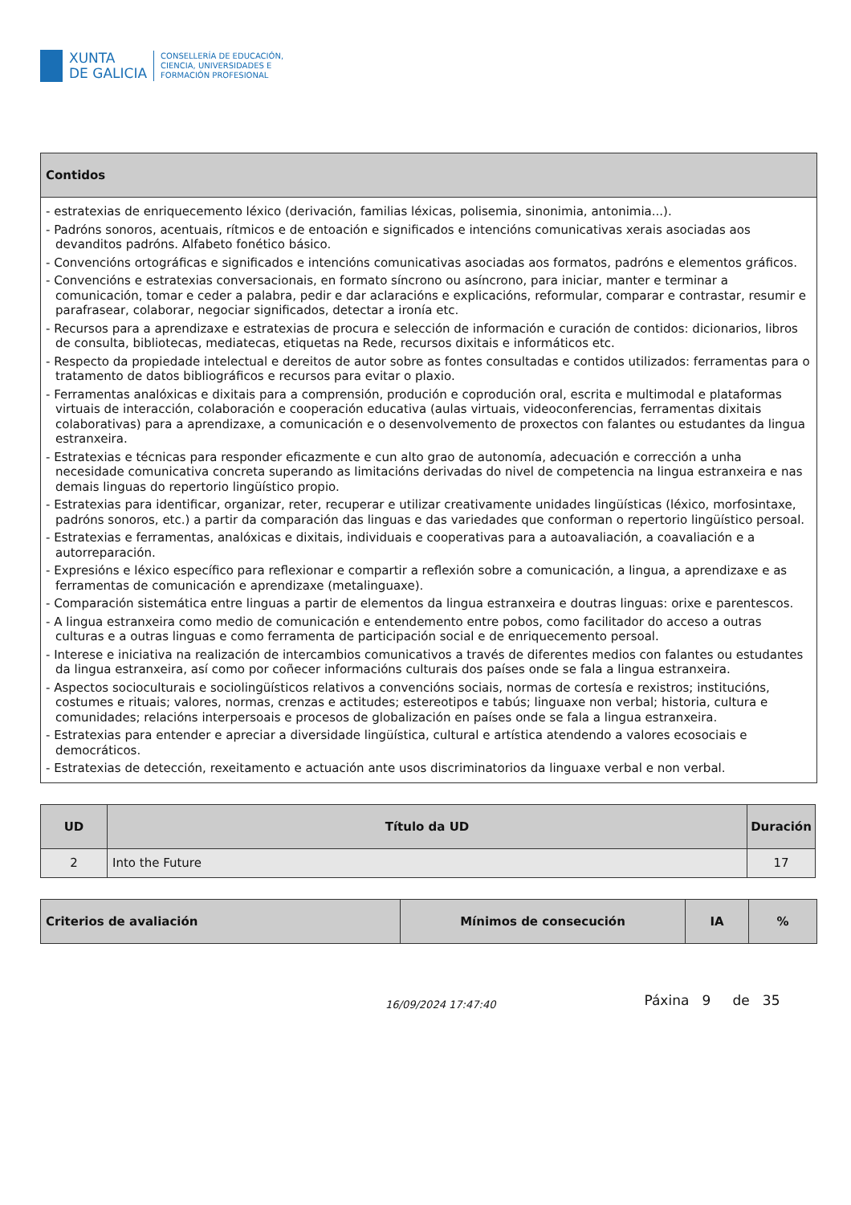XUNTA
DE GALICIA
CONSELLERÍA DE EDUCACIÓN,
CIENCIA, UNIVERSIDADES E
FORMACIÓN PROFESIONAL
| Contidos |
| --- |
| - estratexias de enriquecemento léxico (derivación, familias léxicas, polisemia, sinonimia, antonimia...). - Padróns sonoros, acentuais, rítmicos e de entoación e significados e intencións comunicativas xerais asociadas aos devanditos padróns. Alfabeto fonético básico. - Convencións ortográficas e significados e intencións comunicativas asociadas aos formatos, padróns e elementos gráficos. - Convencións e estratexias conversacionais, en formato síncrono ou asíncrono, para iniciar, manter e terminar a comunicación, tomar e ceder a palabra, pedir e dar aclaracións e explicacións, reformular, comparar e contrastar, resumir e parafrasear, colaborar, negociar significados, detectar a ironía etc. - Recursos para a aprendizaxe e estratexias de procura e selección de información e curación de contidos: dicionarios, libros de consulta, bibliotecas, mediatecas, etiquetas na Rede, recursos dixitais e informáticos etc. - Respecto da propiedade intelectual e dereitos de autor sobre as fontes consultadas e contidos utilizados: ferramentas para o tratamento de datos bibliográficos e recursos para evitar o plaxio. - Ferramentas analóxicas e dixitais para a comprensión, produción e coprodución oral, escrita e multimodal e plataformas virtuais de interacción, colaboración e cooperación educativa (aulas virtuais, videoconferencias, ferramentas dixitais colaborativas) para a aprendizaxe, a comunicación e o desenvolvemento de proxectos con falantes ou estudantes da lingua estranxeira. - Estratexias e técnicas para responder eficazmente e cun alto grao de autonomía, adecuación e corrección a unha necesidade comunicativa concreta superando as limitacións derivadas do nivel de competencia na lingua estranxeira e nas demais linguas do repertorio lingüístico propio. - Estratexias para identificar, organizar, reter, recuperar e utilizar creativamente unidades lingüísticas (léxico, morfosintaxe, padróns sonoros, etc.) a partir da comparación das linguas e das variedades que conforman o repertorio lingüístico persoal. - Estratexias e ferramentas, analóxicas e dixitais, individuais e cooperativas para a autoavaliación, a coavaliación e a autorreparación. - Expresións e léxico específico para reflexionar e compartir a reflexión sobre a comunicación, a lingua, a aprendizaxe e as ferramentas de comunicación e aprendizaxe (metalinguaxe). - Comparación sistemática entre linguas a partir de elementos da lingua estranxeira e doutras linguas: orixe e parentescos. - A lingua estranxeira como medio de comunicación e entendemento entre pobos, como facilitador do acceso a outras culturas e a outras linguas e como ferramenta de participación social e de enriquecemento persoal. - Interese e iniciativa na realización de intercambios comunicativos a través de diferentes medios con falantes ou estudantes da lingua estranxeira, así como por coñecer informacións culturais dos países onde se fala a lingua estranxeira. - Aspectos socioculturais e sociolingüísticos relativos a convencións sociais, normas de cortesía e rexistros; institucións, costumes e rituais; valores, normas, crenzas e actitudes; estereotipos e tabús; linguaxe non verbal; historia, cultura e comunidades; relacións interpersoais e procesos de globalización en países onde se fala a lingua estranxeira. - Estratexias para entender e apreciar a diversidade lingüística, cultural e artística atendendo a valores ecosociais e democráticos. - Estratexias de detección, rexeitamento e actuación ante usos discriminatorios da linguaxe verbal e non verbal. |
| UD | Título da UD | Duración |
| --- | --- | --- |
| 2 | Into the Future | 17 |
| Criterios de avaliación | Mínimos de consecución | IA | % |
| --- | --- | --- | --- |
16/09/2024 17:47:40 Páxina 9 de 35